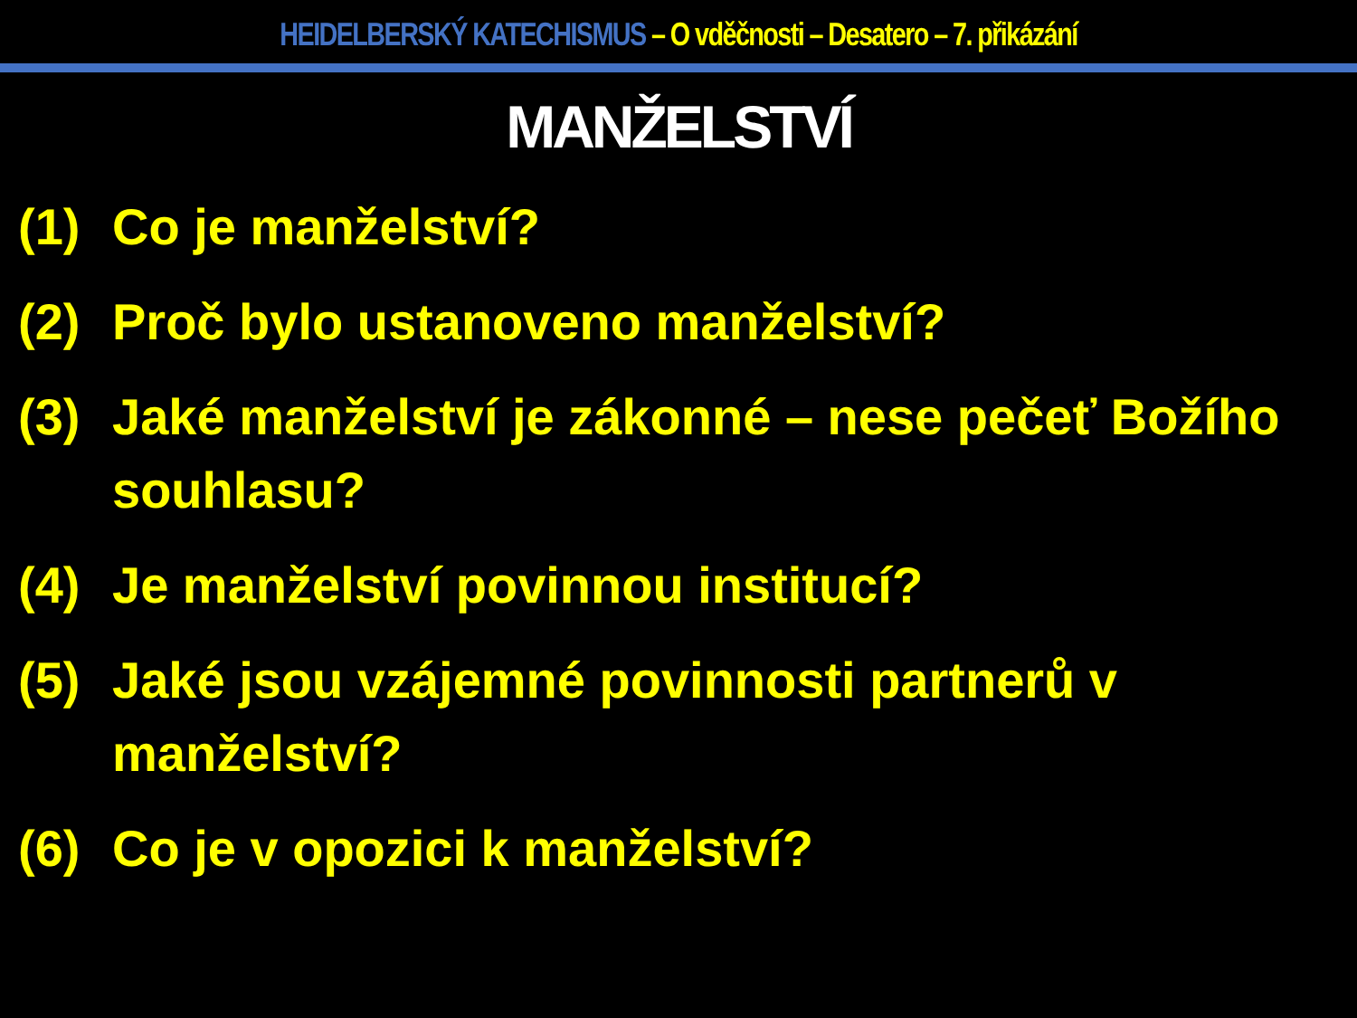HEIDELBERSKÝ KATECHISMUS – O vděčnosti – Desatero – 7. přikázání
MANŽELSTVÍ
(1) Co je manželství?
(2) Proč bylo ustanoveno manželství?
(3) Jaké manželství je zákonné – nese pečeť Božího souhlasu?
(4) Je manželství povinnou institucí?
(5) Jaké jsou vzájemné povinnosti partnerů v manželství?
(6) Co je v opozici k manželství?